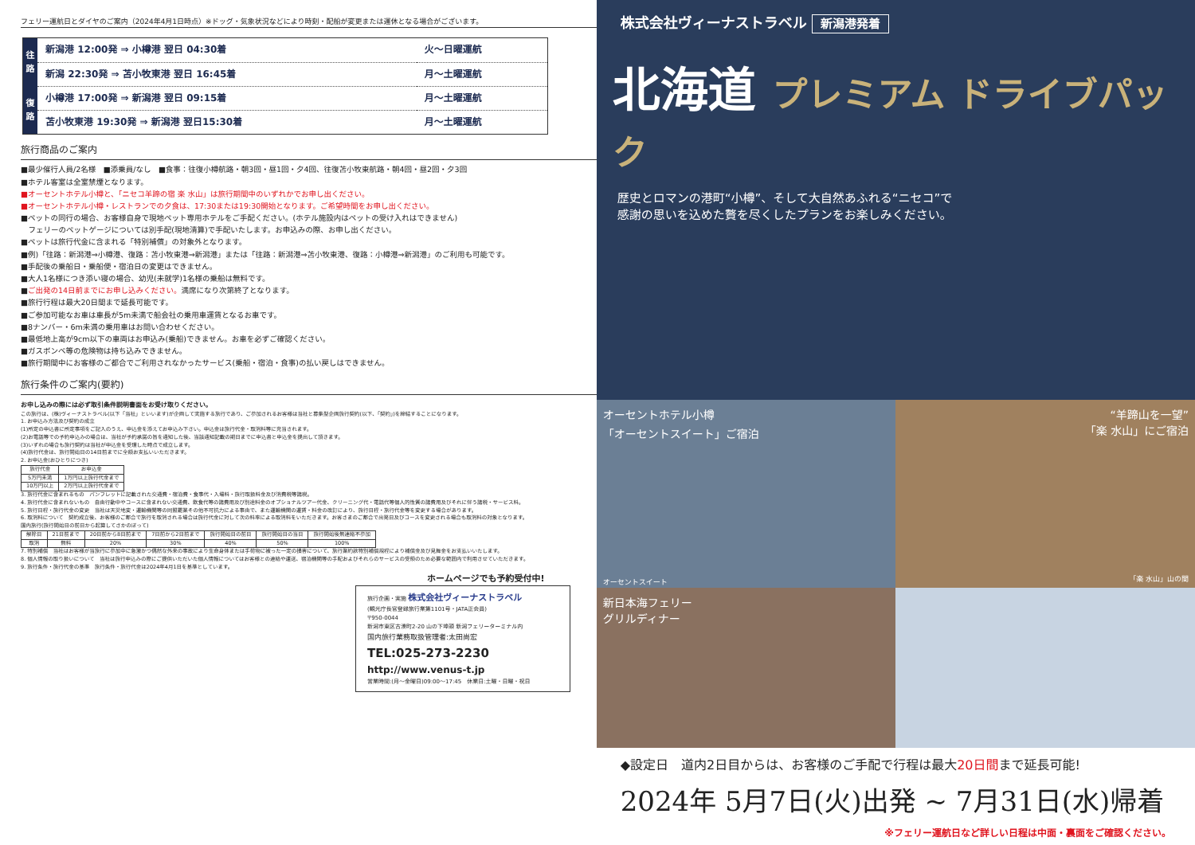フェリー運航日とダイヤのご案内（2024年4月1日時点）※ドッグ・気象状況などにより時刻・配船が変更または運休となる場合がございます。
| 往路 | 新潟港 12:00発 ⇒ 小樽港 翌日 04:30着 | 火〜日曜運航 |
| | 新潟 22:30発 ⇒ 苫小牧東港 翌日 16:45着 | 月〜土曜運航 |
| 復路 | 小樽港 17:00発 ⇒ 新潟港 翌日 09:15着 | 月〜土曜運航 |
| | 苫小牧東港 19:30発 ⇒ 新潟港 翌日15:30着 | 月〜土曜運航 |
旅行商品のご案内
■最少催行人員/2名様　■添乗員/なし　■食事：往復小樽航路・朝3回・昼1回・夕4回、往復苫小牧東航路・朝4回・昼2回・夕3回
■ホテル客室は全室禁煙となります。
■オーセントホテル小樽と、「ニセコ羊蹄の宿 楽 水山」は旅行期間中のいずれかでお申し出ください。
■オーセントホテル小樽・レストランでの夕食は、17:30または19:30開始となります。ご希望時間をお申し出ください。
■ペットの同行の場合、お客様自身で現地ペット専用ホテルをご手配ください。(ホテル施設内はペットの受け入れはできません)
　フェリーのペットゲージについては別手配(現地清算)で手配いたします。お申込みの際、お申し出ください。
■ペットは旅行代金に含まれる「特別補償」の対象外となります。
■例)「往路：新潟港⇒小樽港、復路：苫小牧東港⇒新潟港」または「往路：新潟港⇒苫小牧東港、復路：小樽港⇒新潟港」のご利用も可能です。
■手配後の乗船日・乗船便・宿泊日の変更はできません。
■大人1名様につき添い寝の場合、幼児(未就学)1名様の乗船は無料です。
■ご出発の14日前までにお申し込みください。満席になり次第終了となります。
■旅行行程は最大20日間まで延長可能です。
■ご参加可能なお車は車長が5m未満で船会社の乗用車運賃となるお車です。
■8ナンバー・6m未満の乗用車はお問い合わせください。
■最低地上高が9cm以下の車両はお申込み(乗船)できません。お車を必ずご確認ください。
■ガスボンベ等の危険物は持ち込みできません。
■旅行期間中にお客様のご都合でご利用されなかったサービス(乗船・宿泊・食事)の払い戻しはできません。
旅行条件のご案内(要約)
お申し込みの際には必ず取引条件説明書面をお受け取りください。
この旅行は、(株)ヴィーナストラベル(以下「当社」といいます)が企画して実施する旅行であり、ご参加されるお客様は当社と募集型企画旅行契約(以下、「契約」)を締結することになります。
1. お申込み方法及び契約の成立
(1)所定の申込書に所定事項をご記入のうえ、申込金を添えてお申込み下さい。申込金は旅行代金・取消料等に充当されます。
(2)お電話等での予約申込みの場合は、当社が予約承諾の旨を通知した後、当該通知記載の期日までに申込書と申込金を提出して頂きます。
(3)いずれの場合も旅行契約は当社が申込金を受理した時点で成立します。
(4)旅行代金は、旅行開始日の14日前までに全額お支払いいただきます。
2. お申込金(おひとりにつき)
| 旅行代金 | お申込金 |
| 5万円未満 | 1万円以上旅行代金まで |
| 10万円以上 | 2万円以上旅行代金まで |
3. 旅行代金に含まれるもの　パンフレットに記載された交通費・宿泊費・食事代・入場料・旅行取扱料金及び消費税等諸税。
4. 旅行代金に含まれないもの　自由行動中やコースに含まれない交通費、飲食代等の諸費用及び別途料金のオプショナルツアー代金、クリーニング代・電話代等個人的性質の諸費用及びそれに伴う諸税・サービス料。
5. 旅行日程・旅行代金の変更　当社は天災地変・運輸機関等の同盟罷業その他不可抗力による事由で、また運輸機関の運賃・料金の改訂により、旅行日程・旅行代金等を変更する場合があります。
6. 取消料について　契約成立後、お客様のご都合で旅行を取消される場合は旅行代金に対して次の料率による取消料をいただきます。お客さまのご都合で出発日及びコースを変更される場合も取消料の対象となります。
国内旅行(旅行開始日の前日から起算してさかのぼって)
| 解除日 | 21日前まで | 20日前から8日前まで | 7日前から2日前まで | 旅行開始日の前日 | 旅行開始日の当日 | 旅行開始後無連絡不参加 |
| 取消 | 無料 | 20% | 30% | 40% | 50% | 100% |
7. 特別補償　当社はお客様が当旅行に参加中に急激かつ偶然な外来の事故により生命身体または手荷物に被った一定の損害について、旅行業約款特別補償規程により補償金及び見舞金をお支払いいたします。
8. 個人情報の取り扱いについて　当社は旅行申込みの際にご提供いただいた個人情報についてはお客様との連絡や運送、宿泊機関等の手配およびそれらのサービスの受領のため必要な範囲内で利用させていただきます。
9. 旅行条件・旅行代金の基準　旅行条件・旅行代金は2024年4月1日を基準としています。
ホームページでも予約受付中!
旅行企画・実施 株式会社ヴィーナストラベル
(観光庁長官登録旅行業第1101号・JATA正会員)
〒950-0044
新潟市東区古湊町2-20 山の下埠頭 新潟フェリーターミナル内
国内旅行業務取扱管理者:太田尚宏
TEL:025-273-2230
http://www.venus-t.jp
営業時間:(月〜金曜日)09:00〜17:45　休業日:土曜・日曜・祝日
株式会社ヴィーナストラベル 新潟港発着
北海道 プレミアム ドライブパック
歴史とロマンの港町“小樽”、そして大自然あふれる“ニセコ”で
感謝の思いを込めた贅を尽くしたプランをお楽しみください。
オーセントホテル小樽
「オーセントスイート」ご宿泊
オーセントスイート
“羊蹄山を一望”
「楽 水山」にご宿泊
「楽 水山」山の間
新日本海フェリー
グリルディナー
◆設定日　道内2日目からは、お客様のご手配で行程は最大20日間まで延長可能!
2024年 5月7日(火)出発 ~ 7月31日(水)帰着
※フェリー運航日など詳しい日程は中面・裏面をご確認ください。